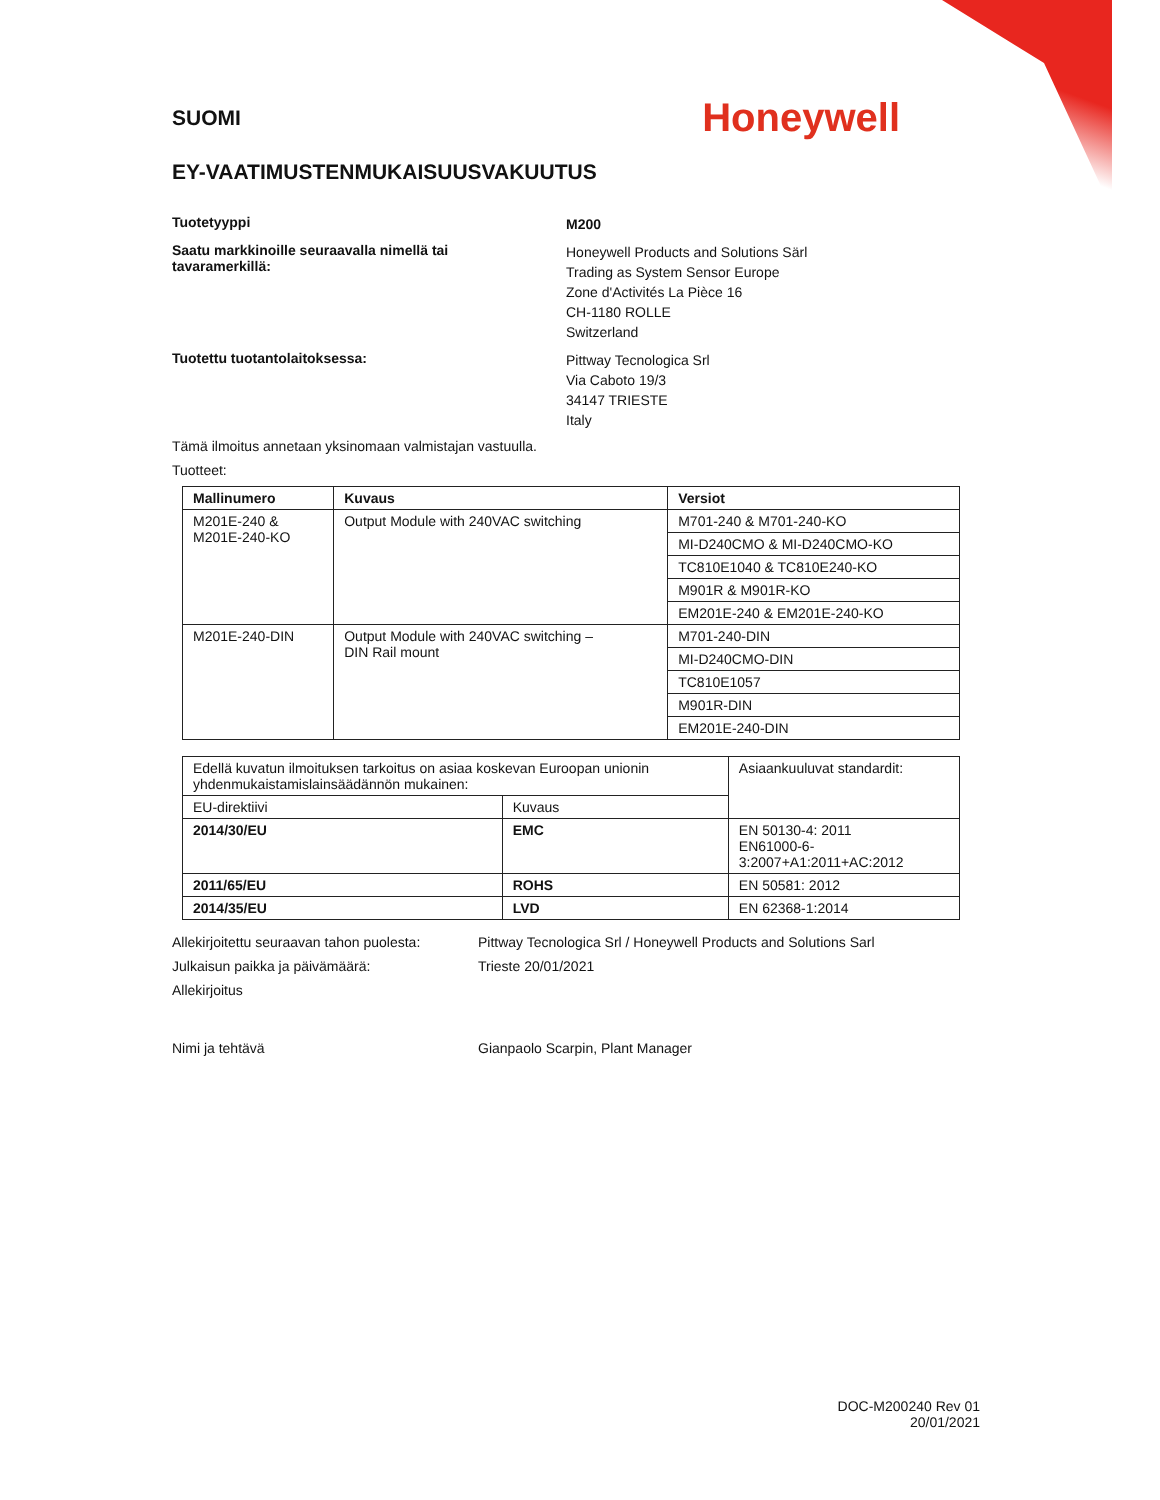SUOMI
Honeywell
EY-VAATIMUSTENMUKAISUUSVAKUUTUS
Tuotetyyppi
M200
Saatu markkinoille seuraavalla nimellä tai
tavaramerkillä:
Honeywell Products and Solutions Särl
Trading as System Sensor Europe
Zone d'Activités La Pièce 16
CH-1180 ROLLE
Switzerland
Tuotettu tuotantolaitoksessa:
Pittway Tecnologica Srl
Via Caboto 19/3
34147 TRIESTE
Italy
Tämä ilmoitus annetaan yksinomaan valmistajan vastuulla.
Tuotteet:
| Mallinumero | Kuvaus | Versiot |
| --- | --- | --- |
| M201E-240 & M201E-240-KO | Output Module with 240VAC switching | M701-240 & M701-240-KO |
| | | MI-D240CMO & MI-D240CMO-KO |
| | | TC810E1040 & TC810E240-KO |
| | | M901R & M901R-KO |
| | | EM201E-240 & EM201E-240-KO |
| M201E-240-DIN | Output Module with 240VAC switching – DIN Rail mount | M701-240-DIN |
| | | MI-D240CMO-DIN |
| | | TC810E1057 |
| | | M901R-DIN |
| | | EM201E-240-DIN |
| Edellä kuvatun ilmoituksen tarkoitus on asiaa koskevan Euroopan unionin yhdenmukaistamislainsäädännön mukainen: | | Asiaankuuluvat standardit: |
| EU-direktiivi | Kuvaus | |
| 2014/30/EU | EMC | EN 50130-4: 2011 EN61000-6-3:2007+A1:2011+AC:2012 |
| 2011/65/EU | ROHS | EN 50581: 2012 |
| 2014/35/EU | LVD | EN 62368-1:2014 |
Allekirjoitettu seuraavan tahon puolesta:
Pittway Tecnologica Srl / Honeywell Products and Solutions Sarl
Julkaisun paikka ja päivämäärä: Trieste 20/01/2021
Allekirjoitus
Nimi ja tehtävä Gianpaolo Scarpin, Plant Manager
DOC-M200240 Rev 01
20/01/2021